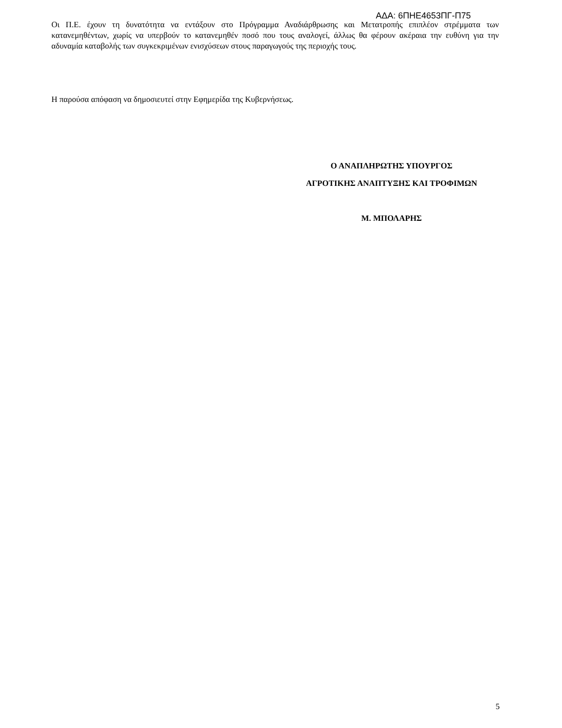ΑΔΑ: 6ΠΗΕ4653ΠΓ-Π75
Οι Π.Ε. έχουν τη δυνατότητα να εντάξουν στο Πρόγραμμα Αναδιάρθρωσης και Μετατροπής επιπλέον στρέμματα των κατανεμηθέντων, χωρίς να υπερβούν το κατανεμηθέν ποσό που τους αναλογεί, άλλως θα φέρουν ακέραια την ευθύνη για την αδυναμία καταβολής των συγκεκριμένων ενισχύσεων στους παραγωγούς της περιοχής τους.
Η παρούσα απόφαση να δημοσιευτεί στην Εφημερίδα της Κυβερνήσεως.
Ο ΑΝΑΠΛΗΡΩΤΗΣ ΥΠΟΥΡΓΟΣ
ΑΓΡΟΤΙΚΗΣ ΑΝΑΠΤΥΞΗΣ ΚΑΙ ΤΡΟΦΙΜΩΝ
Μ. ΜΠΟΛΑΡΗΣ
5